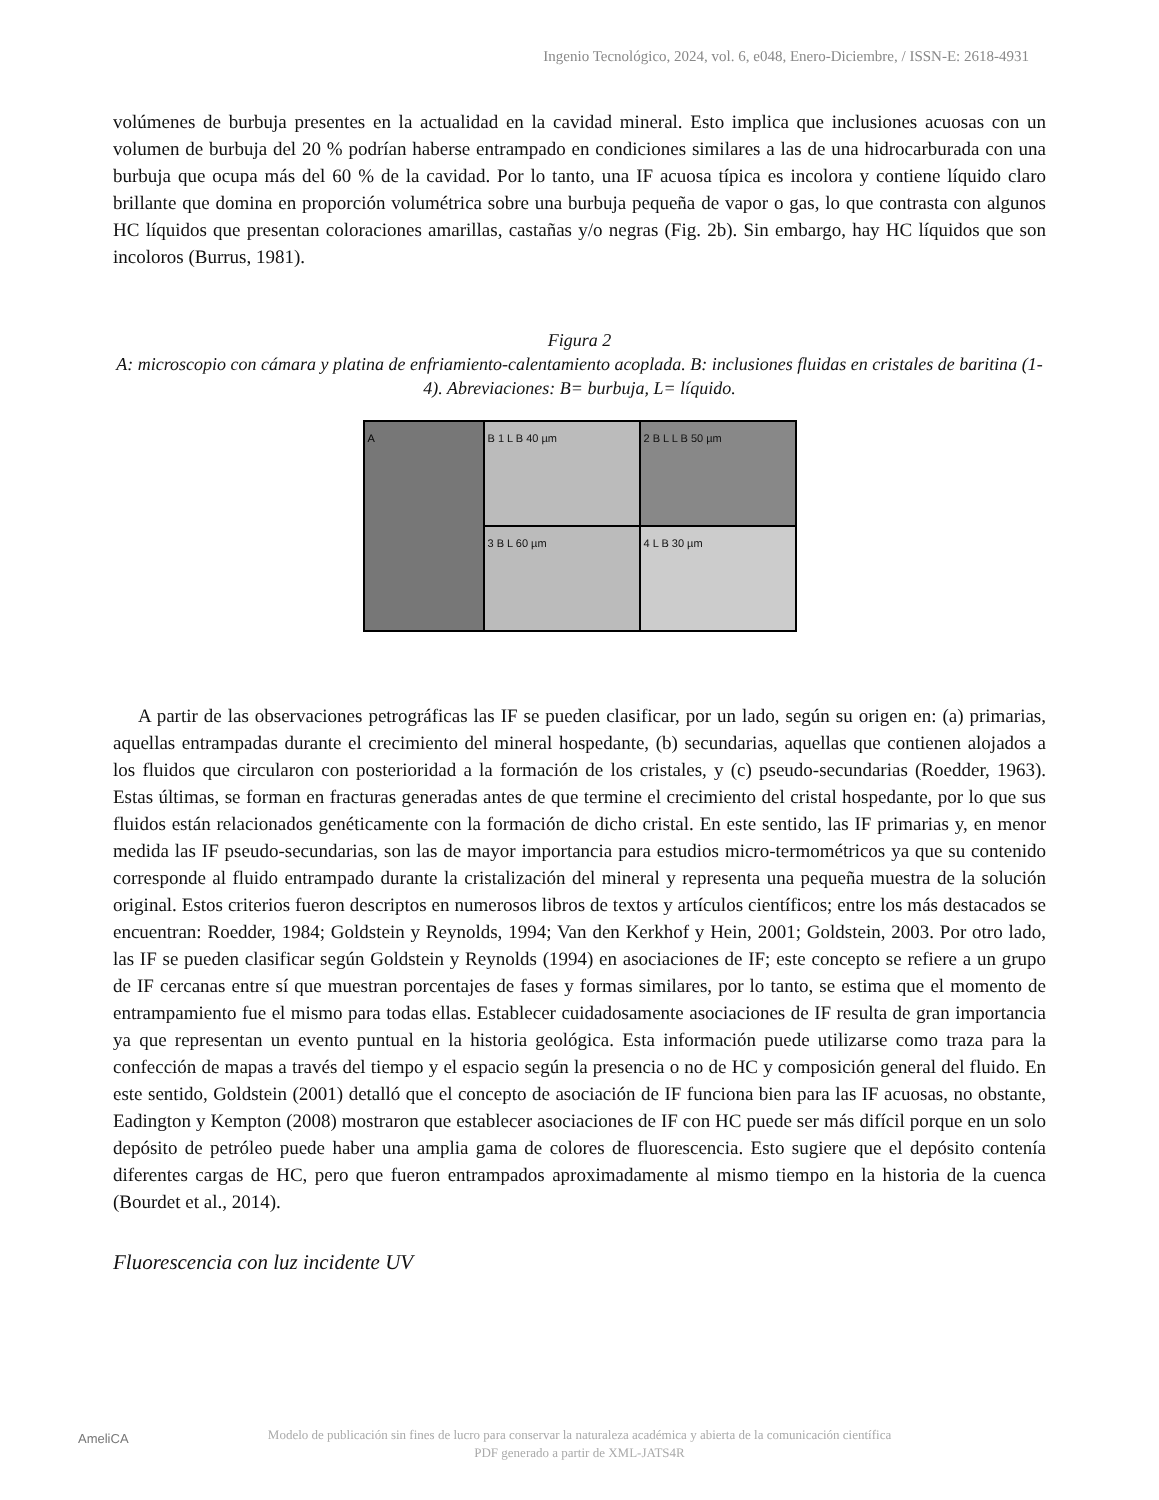Ingenio Tecnológico, 2024, vol. 6, e048, Enero-Diciembre, / ISSN-E: 2618-4931
volúmenes de burbuja presentes en la actualidad en la cavidad mineral. Esto implica que inclusiones acuosas con un volumen de burbuja del 20 % podrían haberse entrampado en condiciones similares a las de una hidrocarburada con una burbuja que ocupa más del 60 % de la cavidad. Por lo tanto, una IF acuosa típica es incolora y contiene líquido claro brillante que domina en proporción volumétrica sobre una burbuja pequeña de vapor o gas, lo que contrasta con algunos HC líquidos que presentan coloraciones amarillas, castañas y/o negras (Fig. 2b). Sin embargo, hay HC líquidos que son incoloros (Burrus, 1981).
Figura 2
A: microscopio con cámara y platina de enfriamiento-calentamiento acoplada. B: inclusiones fluidas en cristales de baritina (1-4). Abreviaciones: B= burbuja, L= líquido.
A
B 1 L B 40 µm
2 B L L B 50 µm
3 B L 60 µm
4 L B 30 µm
A partir de las observaciones petrográficas las IF se pueden clasificar, por un lado, según su origen en: (a) primarias, aquellas entrampadas durante el crecimiento del mineral hospedante, (b) secundarias, aquellas que contienen alojados a los fluidos que circularon con posterioridad a la formación de los cristales, y (c) pseudo-secundarias (Roedder, 1963). Estas últimas, se forman en fracturas generadas antes de que termine el crecimiento del cristal hospedante, por lo que sus fluidos están relacionados genéticamente con la formación de dicho cristal. En este sentido, las IF primarias y, en menor medida las IF pseudo-secundarias, son las de mayor importancia para estudios micro-termométricos ya que su contenido corresponde al fluido entrampado durante la cristalización del mineral y representa una pequeña muestra de la solución original. Estos criterios fueron descriptos en numerosos libros de textos y artículos científicos; entre los más destacados se encuentran: Roedder, 1984; Goldstein y Reynolds, 1994; Van den Kerkhof y Hein, 2001; Goldstein, 2003. Por otro lado, las IF se pueden clasificar según Goldstein y Reynolds (1994) en asociaciones de IF; este concepto se refiere a un grupo de IF cercanas entre sí que muestran porcentajes de fases y formas similares, por lo tanto, se estima que el momento de entrampamiento fue el mismo para todas ellas. Establecer cuidadosamente asociaciones de IF resulta de gran importancia ya que representan un evento puntual en la historia geológica. Esta información puede utilizarse como traza para la confección de mapas a través del tiempo y el espacio según la presencia o no de HC y composición general del fluido. En este sentido, Goldstein (2001) detalló que el concepto de asociación de IF funciona bien para las IF acuosas, no obstante, Eadington y Kempton (2008) mostraron que establecer asociaciones de IF con HC puede ser más difícil porque en un solo depósito de petróleo puede haber una amplia gama de colores de fluorescencia. Esto sugiere que el depósito contenía diferentes cargas de HC, pero que fueron entrampados aproximadamente al mismo tiempo en la historia de la cuenca (Bourdet et al., 2014).
Fluorescencia con luz incidente UV
AmeliCA Modelo de publicación sin fines de lucro para conservar la naturaleza académica y abierta de la comunicación científica
PDF generado a partir de XML-JATS4R